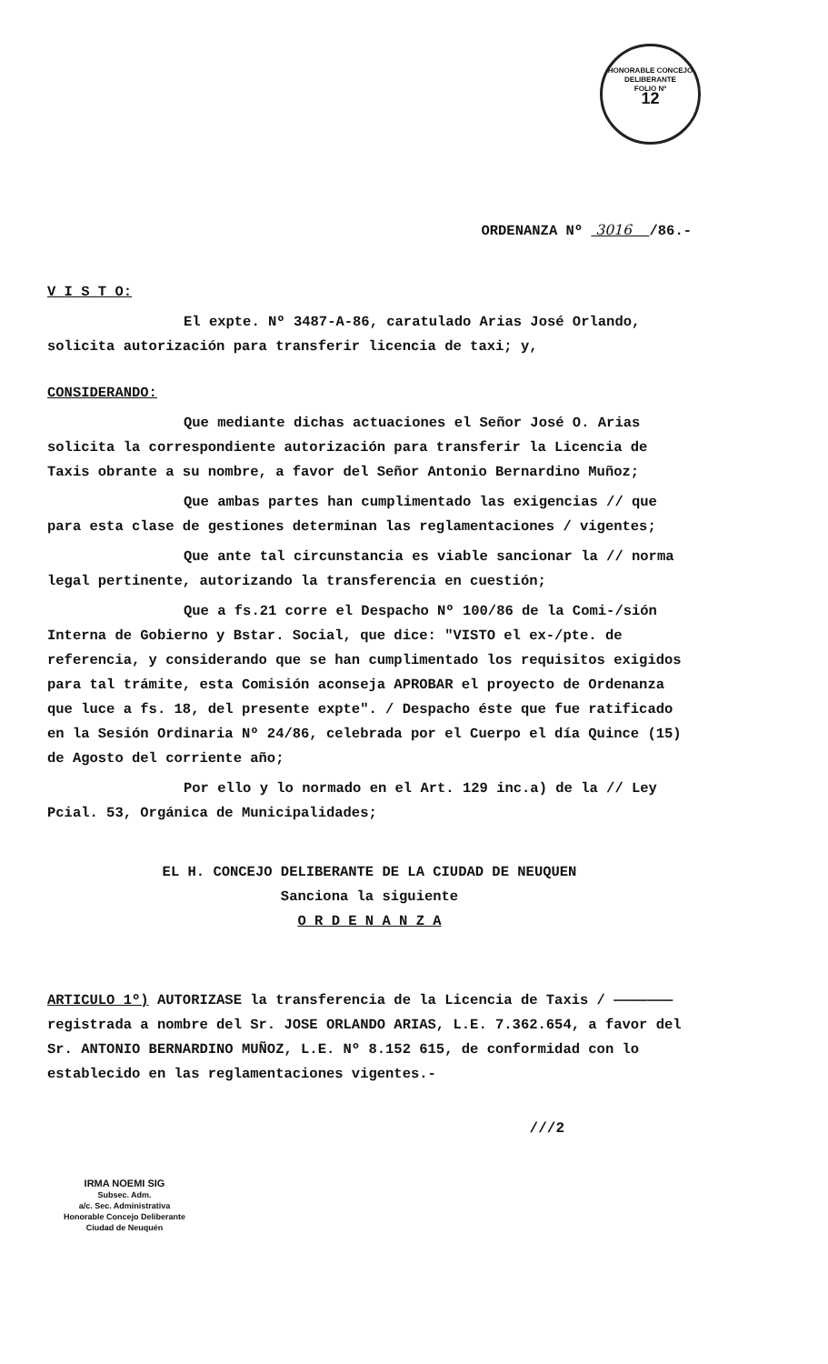HONORABLE CONCEJO DELIBERANTE
FOLIO Nº
12
ORDENANZA Nº 3016 /86.-
V I S T O:
El expte. Nº 3487-A-86, caratulado Arias José Orlando, solicita autorización para transferir licencia de taxi; y,
CONSIDERANDO:
Que mediante dichas actuaciones el Señor José O. Arias solicita la correspondiente autorización para transferir la Licencia de Taxis obrante a su nombre, a favor del Señor Antonio Bernardino Muñoz;
Que ambas partes han cumplimentado las exigencias // que para esta clase de gestiones determinan las reglamentaciones / vigentes;
Que ante tal circunstancia es viable sancionar la // norma legal pertinente, autorizando la transferencia en cuestión;
Que a fs.21 corre el Despacho Nº 100/86 de la Comi-/sión Interna de Gobierno y Bstar. Social, que dice: "VISTO el ex-/pte. de referencia, y considerando que se han cumplimentado los requisitos exigidos para tal trámite, esta Comisión aconseja APROBAR el proyecto de Ordenanza que luce a fs. 18, del presente expte". / Despacho éste que fue ratificado en la Sesión Ordinaria Nº 24/86, celebrada por el Cuerpo el día Quince (15) de Agosto del corriente año;
Por ello y lo normado en el Art. 129 inc.a) de la // Ley Pcial. 53, Orgánica de Municipalidades;
EL H. CONCEJO DELIBERANTE DE LA CIUDAD DE NEUQUEN
Sanciona la siguiente
O R D E N A N Z A
ARTICULO 1º) AUTORIZASE la transferencia de la Licencia de Taxis / ——————— registrada a nombre del Sr. JOSE ORLANDO ARIAS, L.E. 7.362.654, a favor del Sr. ANTONIO BERNARDINO MUÑOZ, L.E. Nº 8.152 615, de conformidad con lo establecido en las reglamentaciones vigentes.-
IRMA NOEMI SIG
Subsec. Adm.
a/c. Sec. Administrativa
Honorable Concejo Deliberante
Ciudad de Neuquén
///2